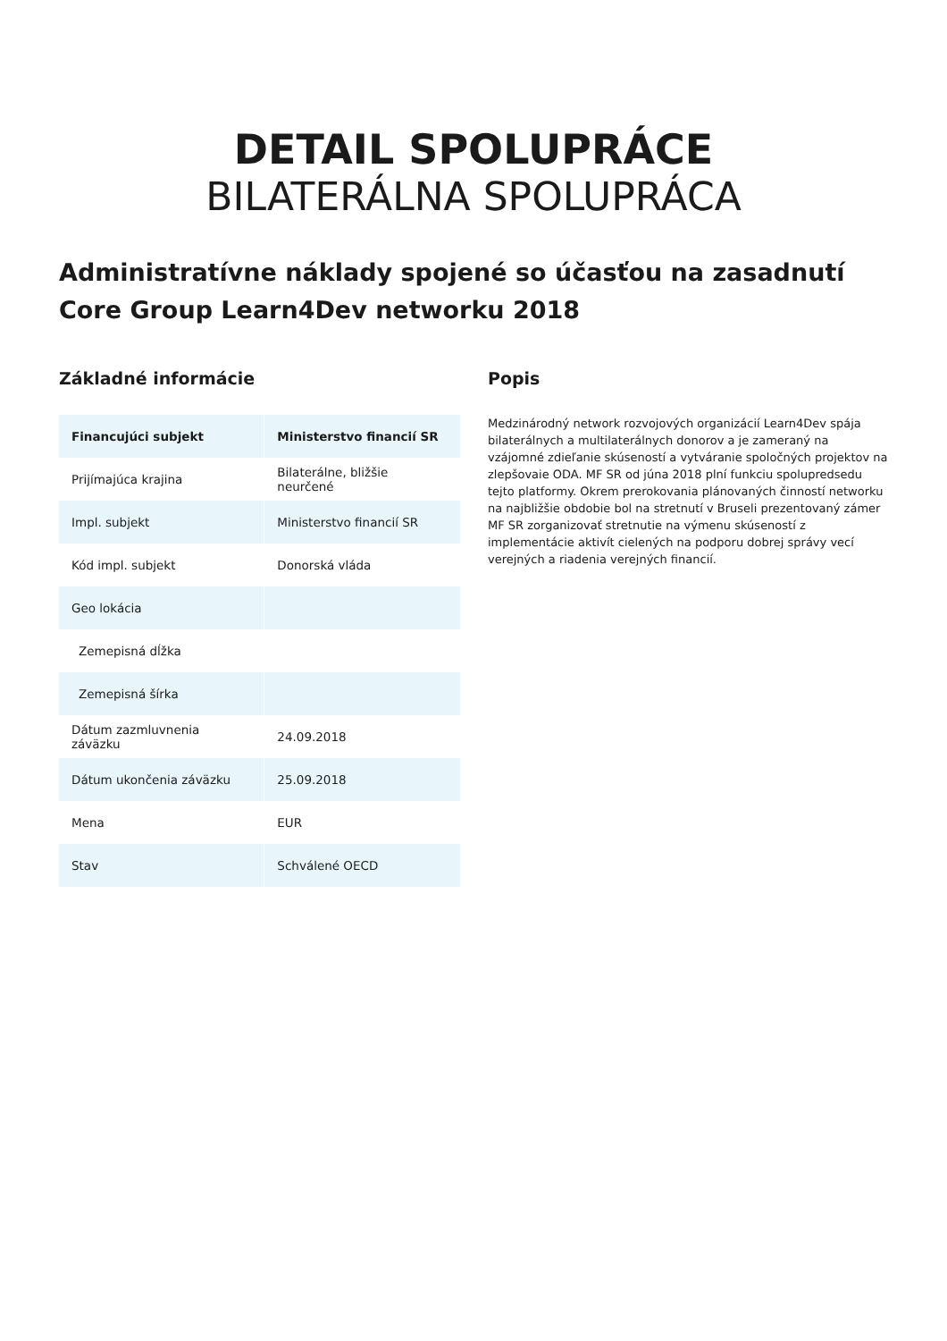DETAIL SPOLUPRÁCE
BILATERÁLNA SPOLUPRÁCA
Administratívne náklady spojené so účasťou na zasadnutí Core Group Learn4Dev networku 2018
Základné informácie
| Financujúci subjekt | Ministerstvo financií SR |
| --- | --- |
| Prijímajúca krajina | Bilaterálne, bližšie neurčené |
| Impl. subjekt | Ministerstvo financií SR |
| Kód impl. subjekt | Donorská vláda |
| Geo lokácia | |
| Zemepisná dĺžka | |
| Zemepisná šírka | |
| Dátum zazmluvnenia záväzku | 24.09.2018 |
| Dátum ukončenia záväzku | 25.09.2018 |
| Mena | EUR |
| Stav | Schválené OECD |
Popis
Medzinárodný network rozvojových organizácií Learn4Dev spája bilaterálnych a multilaterálnych donorov a je zameraný na vzájomné zdieľanie skúseností a vytváranie spoločných projektov na zlepšovaie ODA. MF SR od júna 2018 plní funkciu spolupredsedu tejto platformy. Okrem prerokovania plánovaných činností networku na najbližšie obdobie bol na stretnutí v Bruseli prezentovaný zámer MF SR zorganizovať stretnutie na výmenu skúseností z implementácie aktivít cielených na podporu dobrej správy vecí verejných a riadenia verejných financií.